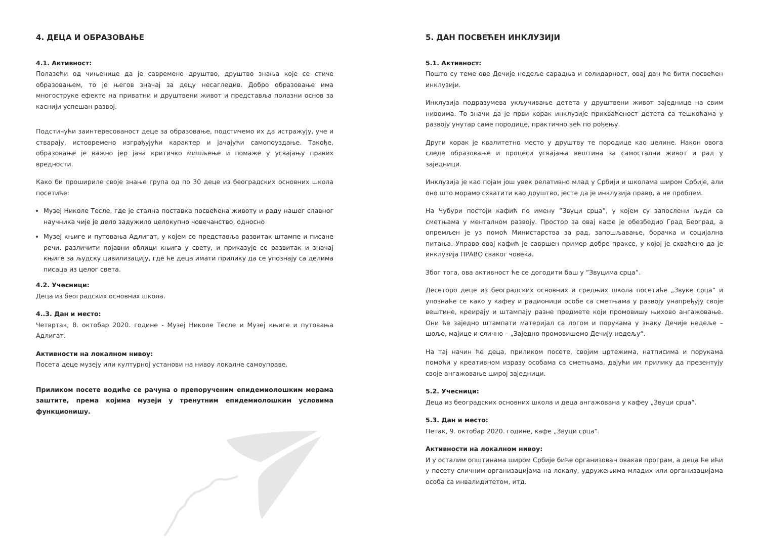4. ДЕЦА И ОБРАЗОВАЊЕ
4.1. Активност:
Полазећи од чињенице да је савремено друштво, друштво знања које се стиче образовањем, то је његов значај за децу несагледив. Добро образовање има многоструке ефекте на приватни и друштвени живот и представља полазни основ за каснији успешан развој.
Подстичући заинтересованост деце за образовање, подстичемо их да истражују, уче и стварају, истовремено изграђујући карактер и јачајући самопоуздање. Такође, образовање је важно јер јача критичко мишљење и помаже у усвајању правих вредности.
Како би прошириле своје знање група од по 30 деце из београдских основних школа посетиће:
Музеј Николе Тесле, где је стална поставка посвећена животу и раду нашег славног научника чије је дело задужило целокупно човечанство, односно
Музеј књиге и путовања Адлигат, у којем се представља развитак штампе и писане речи, различити појавни облици књига у свету, и приказује се развитак и значај књиге за људску цивилизацију, где ће деца имати прилику да се упознају са делима писаца из целог света.
4.2. Учесници:
Деца из београдских основних школа.
4..3. Дан и место:
Четвртак, 8. октобар 2020. године - Музеј Николе Тесле и Музеј књиге и путовања Адлигат.
Активности на локалном нивоу:
Посета деце музеју или културној установи на нивоу локалне самоуправе.
Приликом посете водиће се рачуна о препорученим епидемиолошким мерама заштите, према којима музеји у тренутним епидемиолошким условима функционишу.
5. ДАН ПОСВЕЋЕН ИНКЛУЗИЈИ
5.1. Активност:
Пошто су теме ове Дечије недеље сарадња и солидарност, овај дан ће бити посвећен инклузији.
Инклузија подразумева укључивање детета у друштвени живот заједнице на свим нивоима. То значи да је први корак инклузије прихваћеност детета са тешкоћама у развоју унутар саме породице, практично већ по рођењу.
Други корак је квалитетно место у друштву те породице као целине. Након овога следе образовање и процеси усвајања вештина за самостални живот и рад у заједници.
Инклузија је као појам још увек релативно млад у Србији и школама широм Србије, али оно што морамо схватити као друштво, јесте да је инклузија право, а не проблем.
На Чубури постоји кафић по имену ”Звуци срца”, у којем су запослени људи са сметњама у менталном развоју. Простор за овај кафе је обезбедио Град Београд, а опремљен је уз помоћ Министарства за рад, запошљавање, борачка и социјална питања. Управо овај кафић је савршен пример добре праксе, у којој је схваћено да је инклузија ПРАВО сваког човека.
Због тога, ова активност ће се догодити баш у ”Звуцима срца”.
Десеторо деце из београдских основних и средњих школа посетиће „Звуке срца“ и упознаће се како у кафеу и радионици особе са сметњама у развоју унапређују своје вештине, креирају и штампају разне предмете који промовишу њихово ангажовање. Они ће заједно штампати материјал са логом и порукама у знаку Дечије недеље – шоље, мајице и слично – „Заједно промовишемо Дечију недељу“.
На тај начин ће деца, приликом посете, својим цртежима, натписима и порукама помоћи у креативном изразу особама са сметњама, дајући им прилику да презентују своје ангажовање широј заједници.
5.2. Учесници:
Деца из београдских основних школа и деца ангажована у кафеу „Звуци срца“.
5.3. Дан и место:
Петак, 9. октобар 2020. године, кафе „Звуци срца“.
Активности на локалном нивоу:
И у осталим општинама широм Србије биће организован овакав програм, а деца ће ићи у посету сличним организацијама на локалу, удружењима младих или организацијама особа са инвалидитетом, итд.